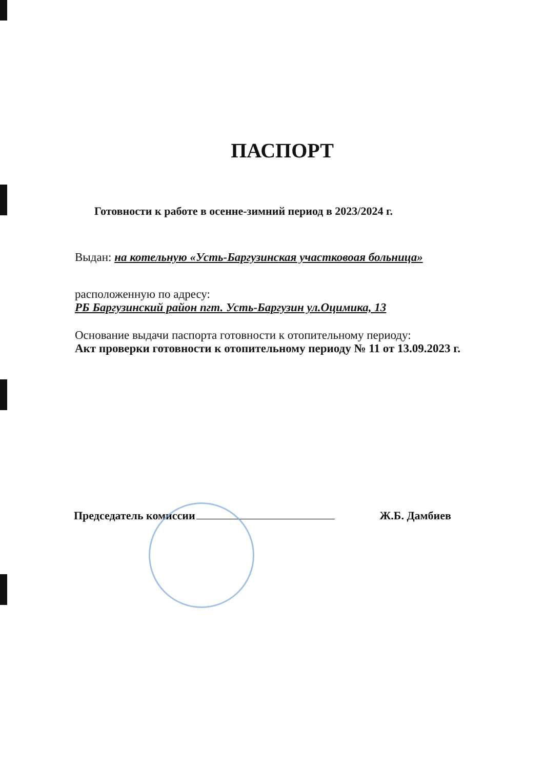ПАСПОРТ
Готовности к работе в осенне-зимний период в 2023/2024 г.
Выдан: на котельную «Усть-Баргузинская участковоая больница»
расположенную по адресу:
РБ Баргузинский район пгт. Усть-Баргузин ул.Оцимика, 13
Основание выдачи паспорта готовности к отопительному периоду:
Акт проверки готовности к отопительному периоду № 11 от 13.09.2023 г.
Председатель комиссии Ж.Б. Дамбиев